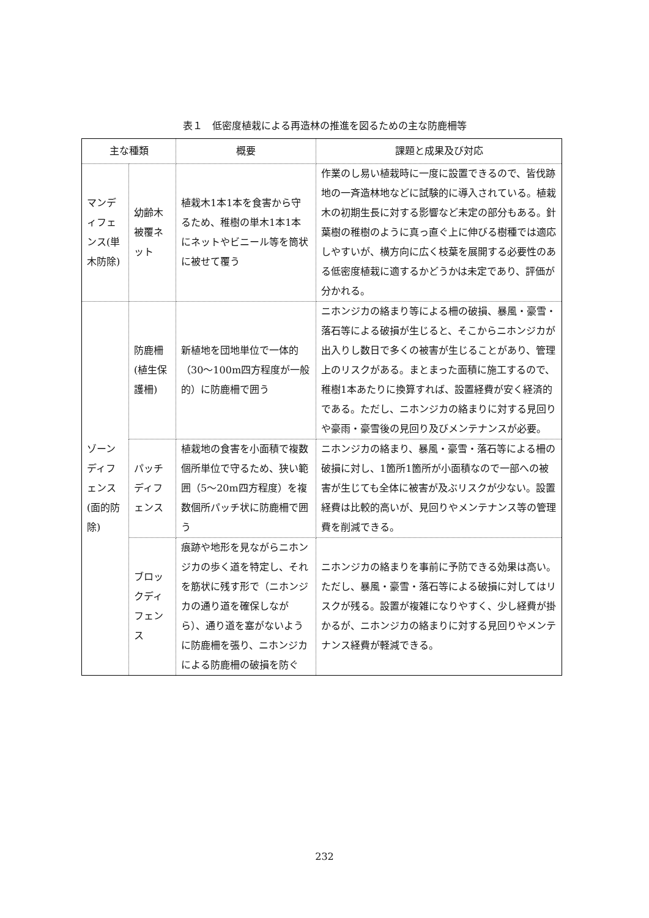表１　低密度植栽による再造林の推進を図るための主な防鹿柵等
| 主な種類 | | 概要 | 課題と成果及び対応 |
| --- | --- | --- | --- |
| マンディフェンス(単木防除) | 幼齢木被覆ネット | 植栽木1本1本を食害から守るため、稚樹の単木1本1本にネットやビニール等を筒状に被せて覆う | 作業のし易い植栽時に一度に設置できるので、皆伐跡地の一斉造林地などに試験的に導入されている。植栽木の初期生長に対する影響など未定の部分もある。針葉樹の稚樹のように真っ直ぐ上に伸びる樹種では適応しやすいが、横方向に広く枝葉を展開する必要性のある低密度植栽に適するかどうかは未定であり、評価が分かれる。 |
| ゾーンディフェンス(面的防除) | 防鹿柵(植生保護柵) | 新植地を団地単位で一体的（30～100m四方程度が一般的）に防鹿柵で囲う | ニホンジカの絡まり等による柵の破損、暴風・豪雪・落石等による破損が生じると、そこからニホンジカが出入りし数日で多くの被害が生じることがあり、管理上のリスクがある。まとまった面積に施工するので、稚樹1本あたりに換算すれば、設置経費が安く経済的である。ただし、ニホンジカの絡まりに対する見回りや豪雨・豪雪後の見回り及びメンテナンスが必要。 |
| | パッチディフェンス | 植栽地の食害を小面積で複数個所単位で守るため、狭い範囲（5～20m四方程度）を複数個所パッチ状に防鹿柵で囲う | ニホンジカの絡まり、暴風・豪雪・落石等による柵の破損に対し、1箇所1箇所が小面積なので一部への被害が生じても全体に被害が及ぶリスクが少ない。設置経費は比較的高いが、見回りやメンテナンス等の管理費を削減できる。 |
| | ブロックディフェンス | 痕跡や地形を見ながらニホンジカの歩く道を特定し、それを筋状に残す形で（ニホンジカの通り道を確保しながら）、通り道を塞がないように防鹿柵を張り、ニホンジカによる防鹿柵の破損を防ぐ | ニホンジカの絡まりを事前に予防できる効果は高い。ただし、暴風・豪雪・落石等による破損に対してはリスクが残る。設置が複雑になりやすく、少し経費が掛かるが、ニホンジカの絡まりに対する見回りやメンテナンス経費が軽減できる。 |
232